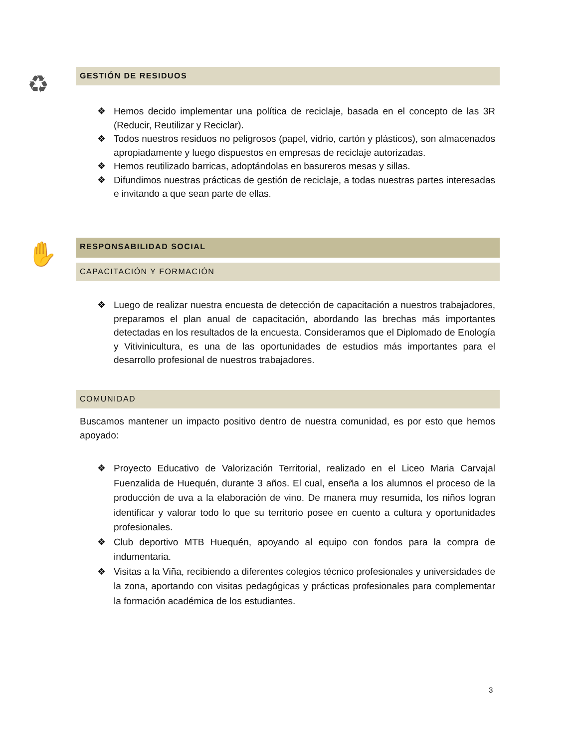♻ GESTIÓN DE RESIDUOS
❖ Hemos decido implementar una política de reciclaje, basada en el concepto de las 3R (Reducir, Reutilizar y Reciclar).
❖ Todos nuestros residuos no peligrosos (papel, vidrio, cartón y plásticos), son almacenados apropiadamente y luego dispuestos en empresas de reciclaje autorizadas.
❖ Hemos reutilizado barricas, adoptándolas en basureros mesas y sillas.
❖ Difundimos nuestras prácticas de gestión de reciclaje, a todas nuestras partes interesadas e invitando a que sean parte de ellas.
✋ RESPONSABILIDAD SOCIAL
CAPACITACIÓN Y FORMACIÓN
❖ Luego de realizar nuestra encuesta de detección de capacitación a nuestros trabajadores, preparamos el plan anual de capacitación, abordando las brechas más importantes detectadas en los resultados de la encuesta. Consideramos que el Diplomado de Enología y Vitivinicultura, es una de las oportunidades de estudios más importantes para el desarrollo profesional de nuestros trabajadores.
COMUNIDAD
Buscamos mantener un impacto positivo dentro de nuestra comunidad, es por esto que hemos apoyado:
❖ Proyecto Educativo de Valorización Territorial, realizado en el Liceo Maria Carvajal Fuenzalida de Huequén, durante 3 años. El cual, enseña a los alumnos el proceso de la producción de uva a la elaboración de vino. De manera muy resumida, los niños logran identificar y valorar todo lo que su territorio posee en cuento a cultura y oportunidades profesionales.
❖ Club deportivo MTB Huequén, apoyando al equipo con fondos para la compra de indumentaria.
❖ Visitas a la Viña, recibiendo a diferentes colegios técnico profesionales y universidades de la zona, aportando con visitas pedagógicas y prácticas profesionales para complementar la formación académica de los estudiantes.
3